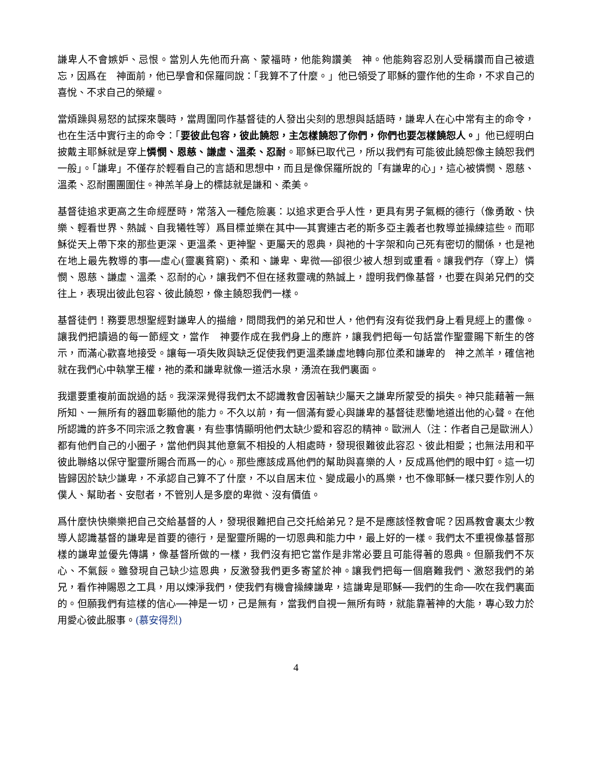謙卑人不會嫉妒、忌恨。當別人先他而升高、蒙福時，他能夠讚美　神。他能夠容忍別人受稱讚而自己被遺忘，因爲在　神面前，他已學會和保羅同說：「我算不了什麼。」他已領受了耶穌的靈作他的生命，不求自己的喜悅、不求自己的榮耀。
當煩躁與易怒的試探來襲時，當周圍同作基督徒的人發出尖刻的思想與話語時，謙卑人在心中常有主的命令，也在生活中實行主的命令：「要彼此包容，彼此饒恕，主怎樣饒恕了你們，你們也要怎樣饒恕人。」他已經明白披戴主耶穌就是穿上憐憫、恩慈、謙虛、溫柔、忍耐。耶穌已取代己，所以我們有可能彼此饒恕像主饒恕我們一般」。「謙卑」不僅存於輕看自己的言語和思想中，而且是像保羅所說的「有謙卑的心」，這心被憐憫、恩慈、溫柔、忍耐團團圍住。神羔羊身上的標誌就是謙和、柔美。
基督徒追求更高之生命經歷時，常落入一種危險裏：以追求更合乎人性，更具有男子氣概的德行（像勇敢、快樂、輕看世界、熱誠、自我犧牲等）爲目標並樂在其中──其實連古老的斯多亞主義者也教導並操練這些。而耶穌從天上帶下來的那些更深、更溫柔、更神聖、更屬天的恩典，與祂的十字架和向己死有密切的關係，也是祂在地上最先教導的事──虛心(靈裏貧窮)、柔和、謙卑、卑微──卻很少被人想到或重看。讓我們存（穿上）憐憫、恩慈、謙虛、溫柔、忍耐的心，讓我們不但在拯救靈魂的熱誠上，證明我們像基督，也要在與弟兄們的交往上，表現出彼此包容、彼此饒恕，像主饒恕我們一樣。
基督徒們！務要思想聖經對謙卑人的描繪，問問我們的弟兄和世人，他們有沒有從我們身上看見經上的畫像。讓我們把讀過的每一節經文，當作　神要作成在我們身上的應許，讓我們把每一句話當作聖靈賜下新生的啓示，而滿心歡喜地接受。讓每一項失敗與缺乏促使我們更溫柔謙虛地轉向那位柔和謙卑的　神之羔羊，確信祂就在我們心中執掌王權，祂的柔和謙卑就像一道活水泉，湧流在我們裏面。
我還要重複前面說過的話。我深深覺得我們太不認識教會因著缺少屬天之謙卑所蒙受的損失。神只能藉著一無所知、一無所有的器皿彰顯他的能力。不久以前，有一個滿有愛心與謙卑的基督徒悲慟地道出他的心聲。在他所認識的許多不同宗派之教會裏，有些事情顯明他們太缺少愛和容忍的精神。歐洲人（注：作者自己是歐洲人）都有他們自己的小圈子，當他們與其他意氣不相投的人相處時，發現很難彼此容忍、彼此相愛；也無法用和平彼此聯絡以保守聖靈所賜合而爲一的心。那些應該成爲他們的幫助與喜樂的人，反成爲他們的眼中釘。這一切皆歸因於缺少謙卑，不承認自己算不了什麼，不以自居末位、變成最小的爲樂，也不像耶穌一樣只要作別人的僕人、幫助者、安慰者，不管別人是多麼的卑微、沒有價值。
爲什麼快快樂樂把自己交給基督的人，發現很難把自己交托給弟兄？是不是應該怪教會呢？因爲教會裏太少教導人認識基督的謙卑是首要的德行，是聖靈所賜的一切恩典和能力中，最上好的一樣。我們太不重視像基督那樣的謙卑並優先傳講，像基督所做的一樣，我們沒有把它當作是非常必要且可能得著的恩典。但願我們不灰心、不氣餒。雖發現自己缺少這恩典，反激發我們更多寄望於神。讓我們把每一個磨難我們、激怒我們的弟兄，看作神賜恩之工具，用以煉淨我們，使我們有機會操練謙卑，這謙卑是耶穌──我們的生命──吹在我們裏面的。但願我們有這樣的信心──神是一切，己是無有，當我們自視一無所有時，就能靠著神的大能，專心致力於用愛心彼此服事。(慕安得烈)
4